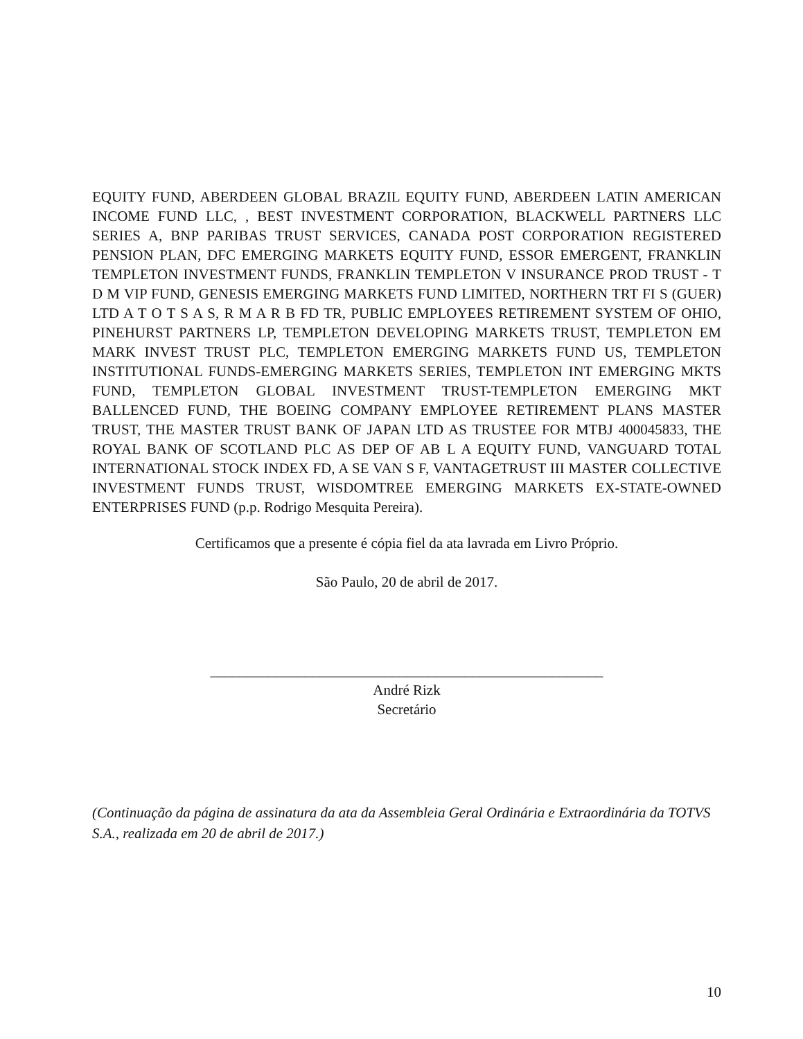EQUITY FUND, ABERDEEN GLOBAL BRAZIL EQUITY FUND, ABERDEEN LATIN AMERICAN INCOME FUND LLC, , BEST INVESTMENT CORPORATION, BLACKWELL PARTNERS LLC SERIES A, BNP PARIBAS TRUST SERVICES, CANADA POST CORPORATION REGISTERED PENSION PLAN, DFC EMERGING MARKETS EQUITY FUND, ESSOR EMERGENT, FRANKLIN TEMPLETON INVESTMENT FUNDS, FRANKLIN TEMPLETON V INSURANCE PROD TRUST - T D M VIP FUND, GENESIS EMERGING MARKETS FUND LIMITED, NORTHERN TRT FI S (GUER) LTD A T O T S A S, R M A R B FD TR, PUBLIC EMPLOYEES RETIREMENT SYSTEM OF OHIO, PINEHURST PARTNERS LP, TEMPLETON DEVELOPING MARKETS TRUST, TEMPLETON EM MARK INVEST TRUST PLC, TEMPLETON EMERGING MARKETS FUND US, TEMPLETON INSTITUTIONAL FUNDS-EMERGING MARKETS SERIES, TEMPLETON INT EMERGING MKTS FUND, TEMPLETON GLOBAL INVESTMENT TRUST-TEMPLETON EMERGING MKT BALLENCED FUND, THE BOEING COMPANY EMPLOYEE RETIREMENT PLANS MASTER TRUST, THE MASTER TRUST BANK OF JAPAN LTD AS TRUSTEE FOR MTBJ 400045833, THE ROYAL BANK OF SCOTLAND PLC AS DEP OF AB L A EQUITY FUND, VANGUARD TOTAL INTERNATIONAL STOCK INDEX FD, A SE VAN S F, VANTAGETRUST III MASTER COLLECTIVE INVESTMENT FUNDS TRUST, WISDOMTREE EMERGING MARKETS EX-STATE-OWNED ENTERPRISES FUND (p.p. Rodrigo Mesquita Pereira).
Certificamos que a presente é cópia fiel da ata lavrada em Livro Próprio.
São Paulo, 20 de abril de 2017.
______________________________________________________
André Rizk
Secretário
(Continuação da página de assinatura da ata da Assembleia Geral Ordinária e Extraordinária da TOTVS S.A., realizada em 20 de abril de 2017.)
10